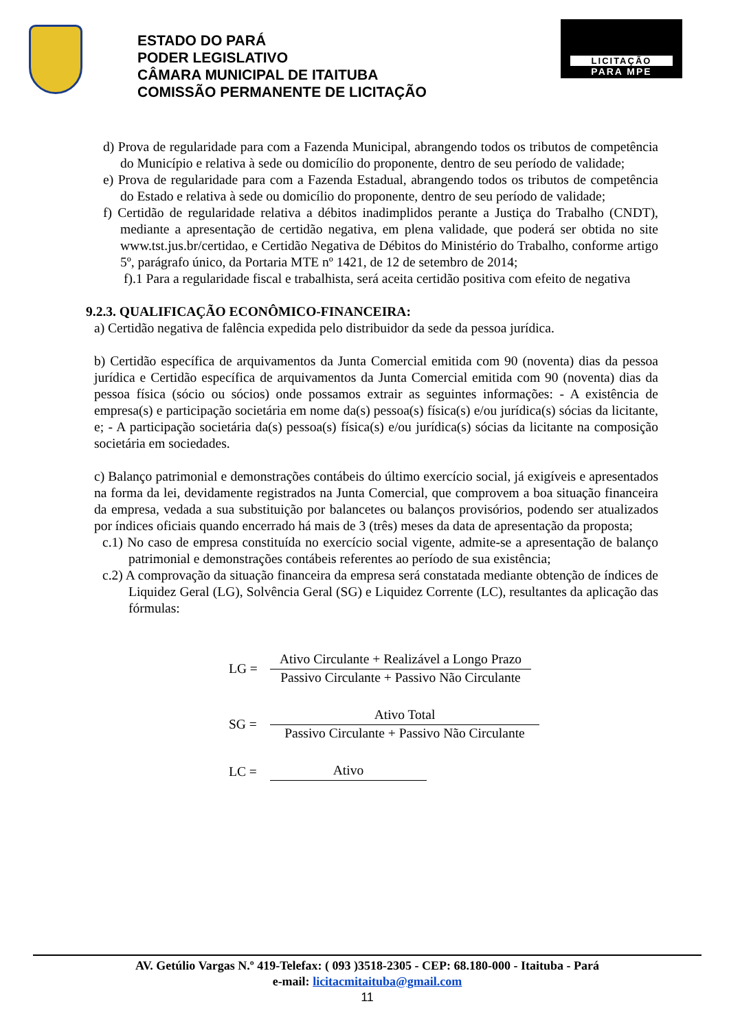ESTADO DO PARÁ
PODER LEGISLATIVO
CÂMARA MUNICIPAL DE ITAITUBA
COMISSÃO PERMANENTE DE LICITAÇÃO
LICITAÇÃO
PARA MPE
d) Prova de regularidade para com a Fazenda Municipal, abrangendo todos os tributos de competência do Município e relativa à sede ou domicílio do proponente, dentro de seu período de validade;
e) Prova de regularidade para com a Fazenda Estadual, abrangendo todos os tributos de competência do Estado e relativa à sede ou domicílio do proponente, dentro de seu período de validade;
f) Certidão de regularidade relativa a débitos inadimplidos perante a Justiça do Trabalho (CNDT), mediante a apresentação de certidão negativa, em plena validade, que poderá ser obtida no site www.tst.jus.br/certidao, e Certidão Negativa de Débitos do Ministério do Trabalho, conforme artigo 5º, parágrafo único, da Portaria MTE nº 1421, de 12 de setembro de 2014;
f).1 Para a regularidade fiscal e trabalhista, será aceita certidão positiva com efeito de negativa
9.2.3. QUALIFICAÇÃO ECONÔMICO-FINANCEIRA:
a) Certidão negativa de falência expedida pelo distribuidor da sede da pessoa jurídica.
b) Certidão específica de arquivamentos da Junta Comercial emitida com 90 (noventa) dias da pessoa jurídica e Certidão específica de arquivamentos da Junta Comercial emitida com 90 (noventa) dias da pessoa física (sócio ou sócios) onde possamos extrair as seguintes informações: - A existência de empresa(s) e participação societária em nome da(s) pessoa(s) física(s) e/ou jurídica(s) sócias da licitante, e; - A participação societária da(s) pessoa(s) física(s) e/ou jurídica(s) sócias da licitante na composição societária em sociedades.
c) Balanço patrimonial e demonstrações contábeis do último exercício social, já exigíveis e apresentados na forma da lei, devidamente registrados na Junta Comercial, que comprovem a boa situação financeira da empresa, vedada a sua substituição por balancetes ou balanços provisórios, podendo ser atualizados por índices oficiais quando encerrado há mais de 3 (três) meses da data de apresentação da proposta;
c.1) No caso de empresa constituída no exercício social vigente, admite-se a apresentação de balanço patrimonial e demonstrações contábeis referentes ao período de sua existência;
c.2) A comprovação da situação financeira da empresa será constatada mediante obtenção de índices de Liquidez Geral (LG), Solvência Geral (SG) e Liquidez Corrente (LC), resultantes da aplicação das fórmulas:
LG =
Ativo Circulante + Realizável a Longo Prazo
Passivo Circulante + Passivo Não Circulante
SG =
Ativo Total
Passivo Circulante + Passivo Não Circulante
LC = Ativo
AV. Getúlio Vargas N.º 419-Telefax: ( 093 )3518-2305 - CEP: 68.180-000 - Itaituba - Pará
e-mail: licitacmitaituba@gmail.com
11